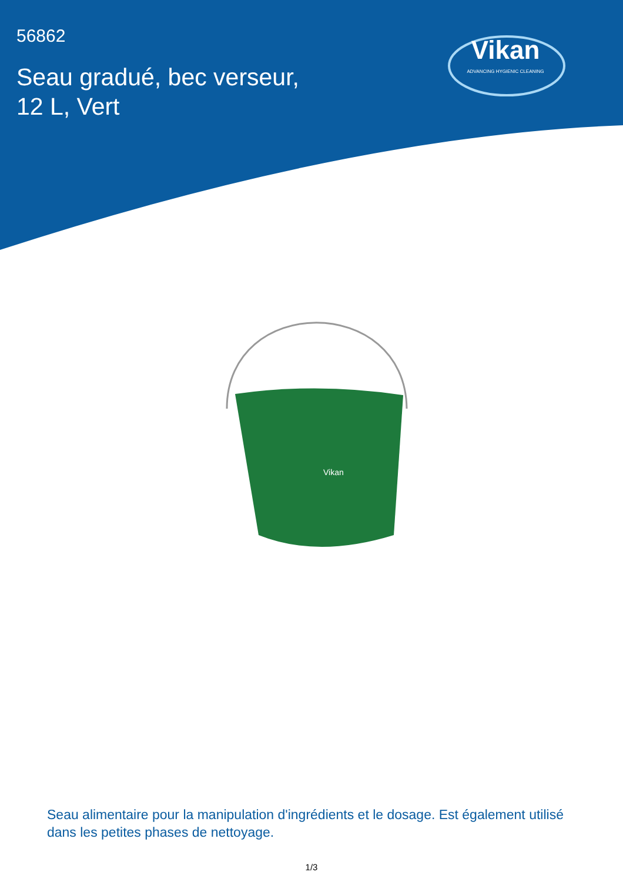56862
Seau gradué, bec verseur,
12 L, Vert
Vikan
ADVANCING HYGIENIC CLEANING
Vikan
Seau alimentaire pour la manipulation d'ingrédients et le dosage. Est également utilisé dans les petites phases de nettoyage.
1/3